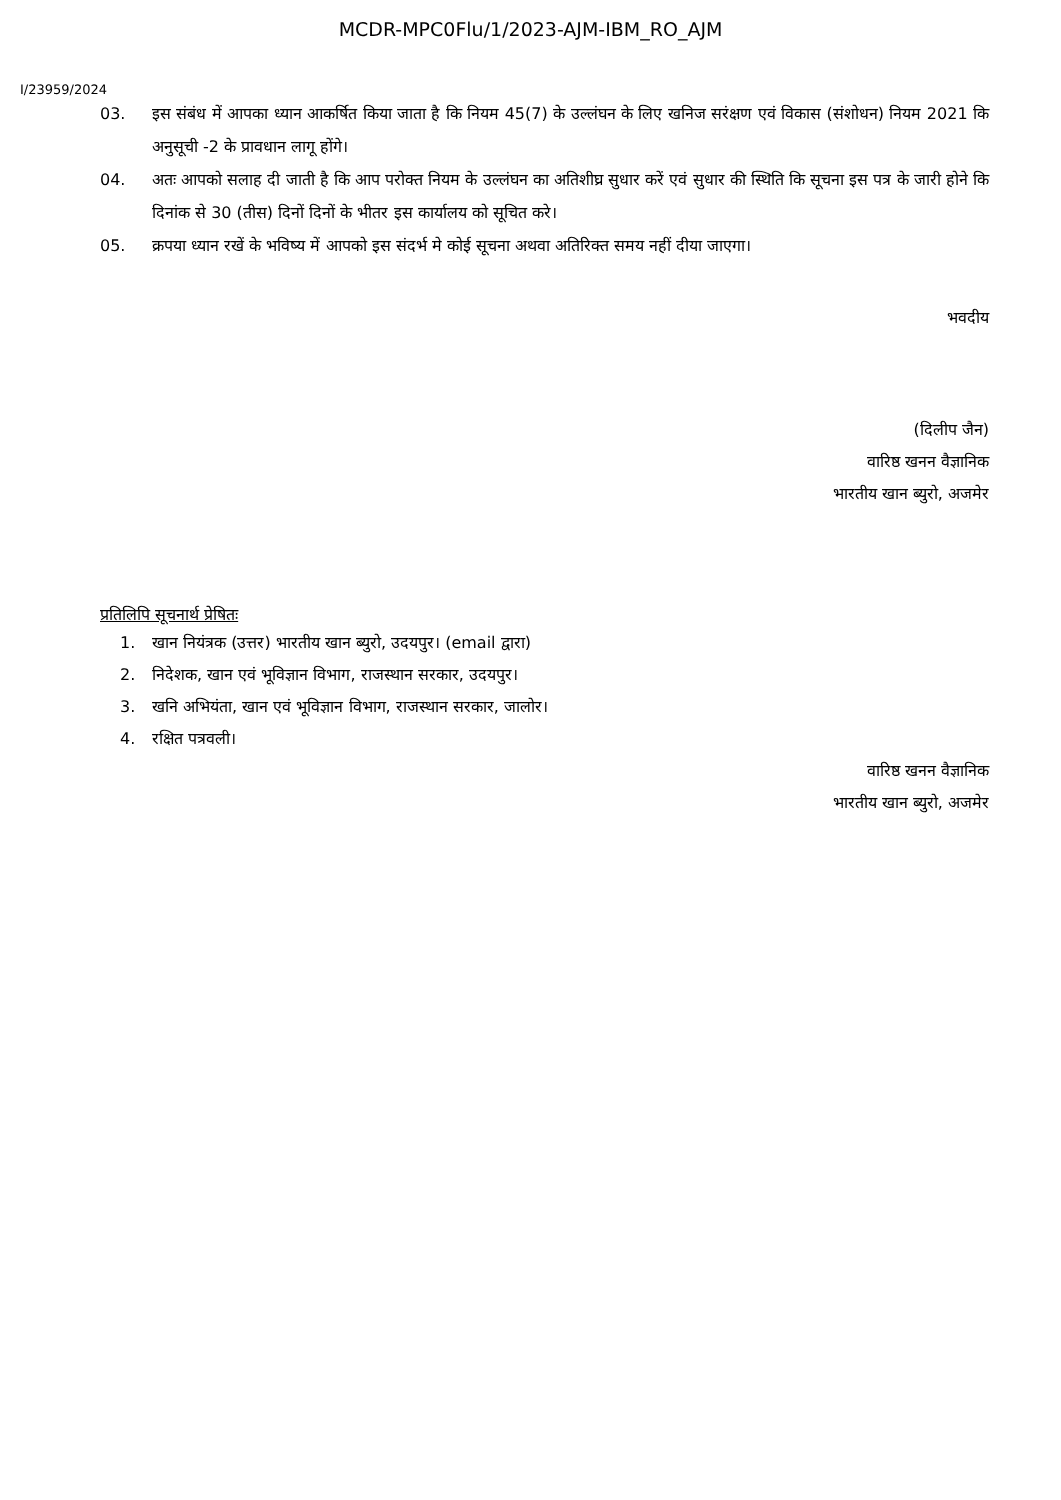MCDR-MPC0Flu/1/2023-AJM-IBM_RO_AJM
I/23959/2024
03. इस संबंध में आपका ध्यान आकर्षित किया जाता है कि नियम 45(7) के उल्लंघन के लिए खनिज सरंक्षण एवं विकास (संशोधन) नियम 2021 कि अनुसूची -2 के प्रावधान लागू होंगे।
04. अतः आपको सलाह दी जाती है कि आप परोक्त नियम के उल्लंघन का अतिशीघ्र सुधार करें एवं सुधार की स्थिति कि सूचना इस पत्र के जारी होने कि दिनांक से 30 (तीस) दिनों दिनों के भीतर इस कार्यालय को सूचित करे।
05. क्रपया ध्यान रखें के भविष्य में आपको इस संदर्भ मे कोई सूचना अथवा अतिरिक्त समय नहीं दीया जाएगा।
भवदीय
(दिलीप जैन)
वारिष्ठ खनन वैज्ञानिक
भारतीय खान ब्युरो, अजमेर
प्रतिलिपि सूचनार्थ प्रेषितः
1. खान नियंत्रक (उत्तर) भारतीय खान ब्युरो, उदयपुर। (email द्वारा)
2. निदेशक, खान एवं भूविज्ञान विभाग, राजस्थान सरकार, उदयपुर।
3. खनि अभियंता, खान एवं भूविज्ञान विभाग, राजस्थान सरकार, जालोर।
4. रक्षित पत्रवली।
वारिष्ठ खनन वैज्ञानिक
भारतीय खान ब्युरो, अजमेर